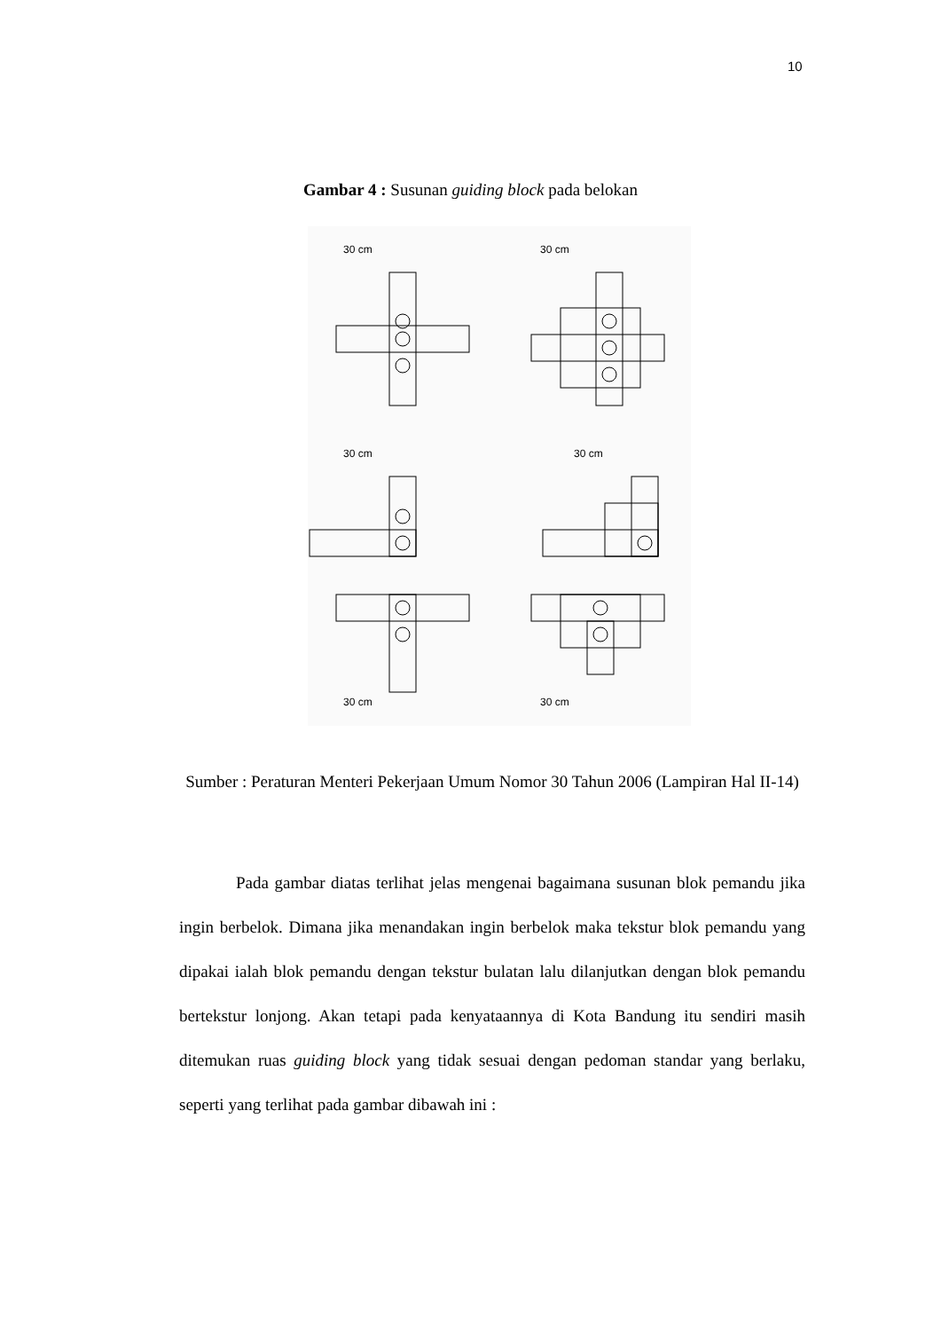10
Gambar 4 : Susunan guiding block pada belokan
30 cm
30 cm
30 cm
30 cm
30 cm
30 cm
Sumber : Peraturan Menteri Pekerjaan Umum Nomor 30 Tahun 2006 (Lampiran Hal II-14)
Pada gambar diatas terlihat jelas mengenai bagaimana susunan blok pemandu jika ingin berbelok. Dimana jika menandakan ingin berbelok maka tekstur blok pemandu yang dipakai ialah blok pemandu dengan tekstur bulatan lalu dilanjutkan dengan blok pemandu bertekstur lonjong. Akan tetapi pada kenyataannya di Kota Bandung itu sendiri masih ditemukan ruas guiding block yang tidak sesuai dengan pedoman standar yang berlaku, seperti yang terlihat pada gambar dibawah ini :